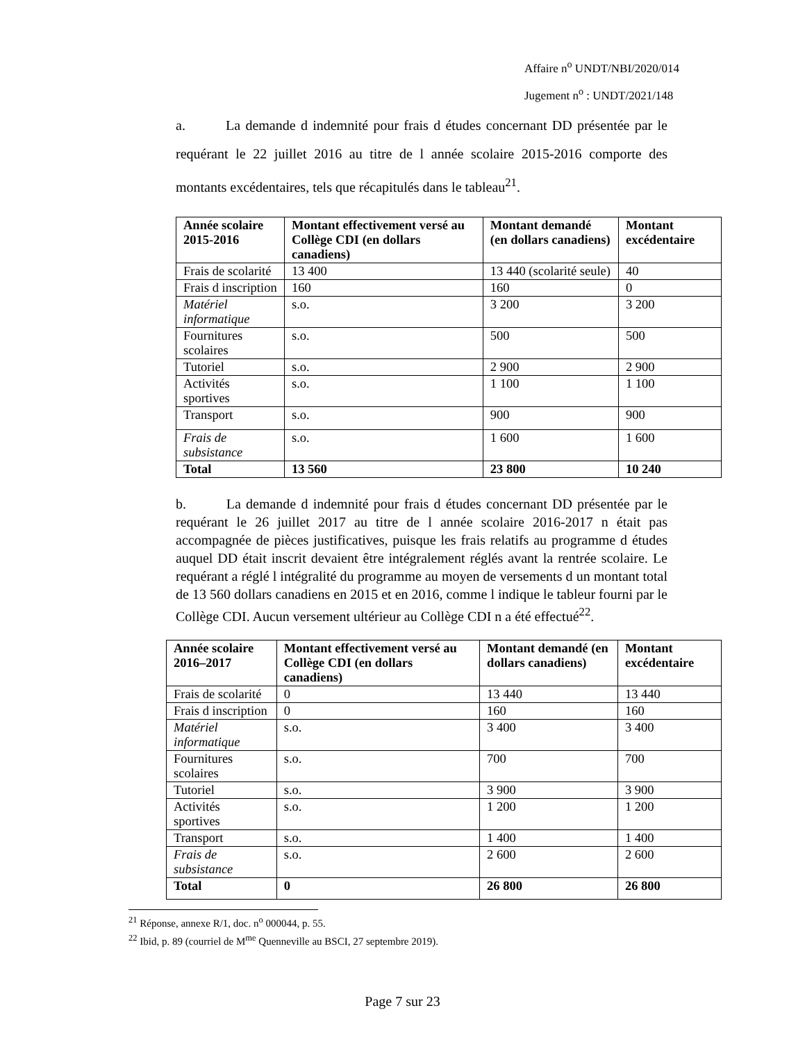Affaire n<sup>o</sup> UNDT/NBI/2020/014
Jugement n<sup>o</sup> : UNDT/2021/148
a. La demande d indemnité pour frais d études concernant DD présentée par le requérant le 22 juillet 2016 au titre de l année scolaire 2015-2016 comporte des montants excédentaires, tels que récapitulés dans le tableau<sup>21</sup>.
| Année scolaire 2015-2016 | Montant effectivement versé au Collège CDI (en dollars canadiens) | Montant demandé (en dollars canadiens) | Montant excédentaire |
| --- | --- | --- | --- |
| Frais de scolarité | 13 400 | 13 440 (scolarité seule) | 40 |
| Frais d inscription | 160 | 160 | 0 |
| Matériel informatique | s.o. | 3 200 | 3 200 |
| Fournitures scolaires | s.o. | 500 | 500 |
| Tutoriel | s.o. | 2 900 | 2 900 |
| Activités sportives | s.o. | 1 100 | 1 100 |
| Transport | s.o. | 900 | 900 |
| Frais de subsistance | s.o. | 1 600 | 1 600 |
| Total | 13 560 | 23 800 | 10 240 |
b. La demande d indemnité pour frais d études concernant DD présentée par le requérant le 26 juillet 2017 au titre de l année scolaire 2016-2017 n était pas accompagnée de pièces justificatives, puisque les frais relatifs au programme d études auquel DD était inscrit devaient être intégralement réglés avant la rentrée scolaire. Le requérant a réglé l intégralité du programme au moyen de versements d un montant total de 13 560 dollars canadiens en 2015 et en 2016, comme l indique le tableur fourni par le Collège CDI. Aucun versement ultérieur au Collège CDI n a été effectué<sup>22</sup>.
| Année scolaire 2016–2017 | Montant effectivement versé au Collège CDI (en dollars canadiens) | Montant demandé (en dollars canadiens) | Montant excédentaire |
| --- | --- | --- | --- |
| Frais de scolarité | 0 | 13 440 | 13 440 |
| Frais d inscription | 0 | 160 | 160 |
| Matériel informatique | s.o. | 3 400 | 3 400 |
| Fournitures scolaires | s.o. | 700 | 700 |
| Tutoriel | s.o. | 3 900 | 3 900 |
| Activités sportives | s.o. | 1 200 | 1 200 |
| Transport | s.o. | 1 400 | 1 400 |
| Frais de subsistance | s.o. | 2 600 | 2 600 |
| Total | 0 | 26 800 | 26 800 |
<sup>21</sup> Réponse, annexe R/1, doc. n<sup>o</sup> 000044, p. 55.
<sup>22</sup> Ibid, p. 89 (courriel de M<sup>me</sup> Quenneville au BSCI, 27 septembre 2019).
Page 7 sur 23